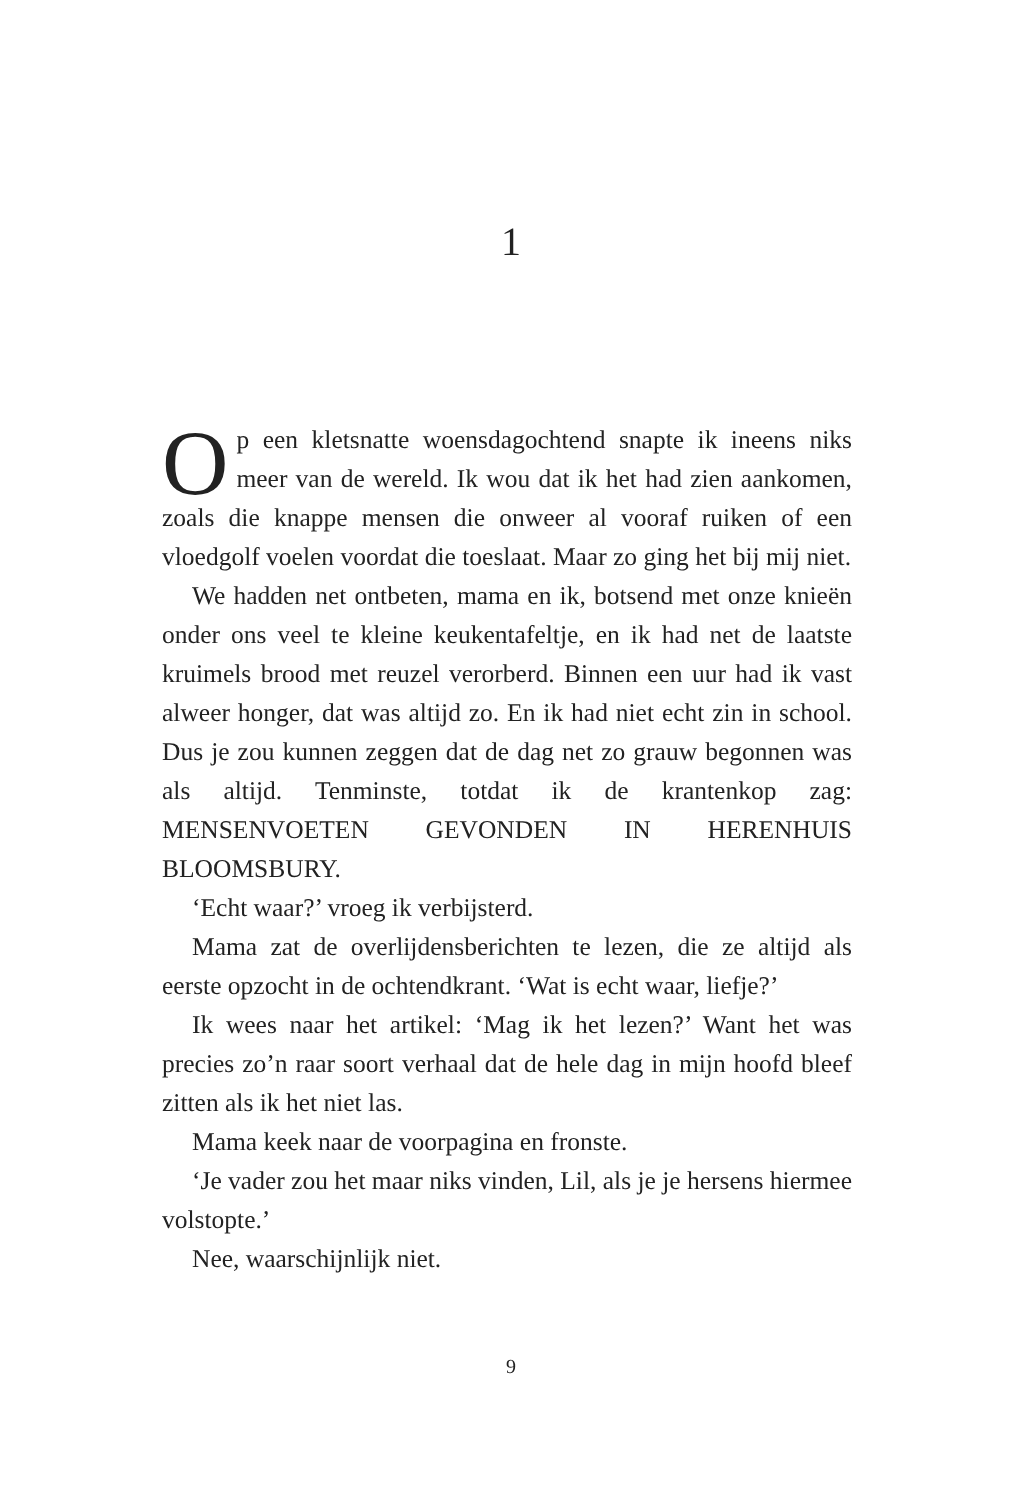1
Op een kletsnatte woensdagochtend snapte ik ineens niks meer van de wereld. Ik wou dat ik het had zien aankomen, zoals die knappe mensen die onweer al vooraf ruiken of een vloedgolf voelen voordat die toeslaat. Maar zo ging het bij mij niet.
We hadden net ontbeten, mama en ik, botsend met onze knieën onder ons veel te kleine keukentafeltje, en ik had net de laatste kruimels brood met reuzel verorberd. Binnen een uur had ik vast alweer honger, dat was altijd zo. En ik had niet echt zin in school. Dus je zou kunnen zeggen dat de dag net zo grauw begonnen was als altijd. Tenminste, totdat ik de krantenkop zag: MENSENVOETEN GEVONDEN IN HERENHUIS BLOOMSBURY.
‘Echt waar?’ vroeg ik verbijsterd.
Mama zat de overlijdensberichten te lezen, die ze altijd als eerste opzocht in de ochtendkrant. ‘Wat is echt waar, liefje?’
Ik wees naar het artikel: ‘Mag ik het lezen?’ Want het was precies zo’n raar soort verhaal dat de hele dag in mijn hoofd bleef zitten als ik het niet las.
Mama keek naar de voorpagina en fronste.
‘Je vader zou het maar niks vinden, Lil, als je je hersens hiermee volstopte.’
Nee, waarschijnlijk niet.
9